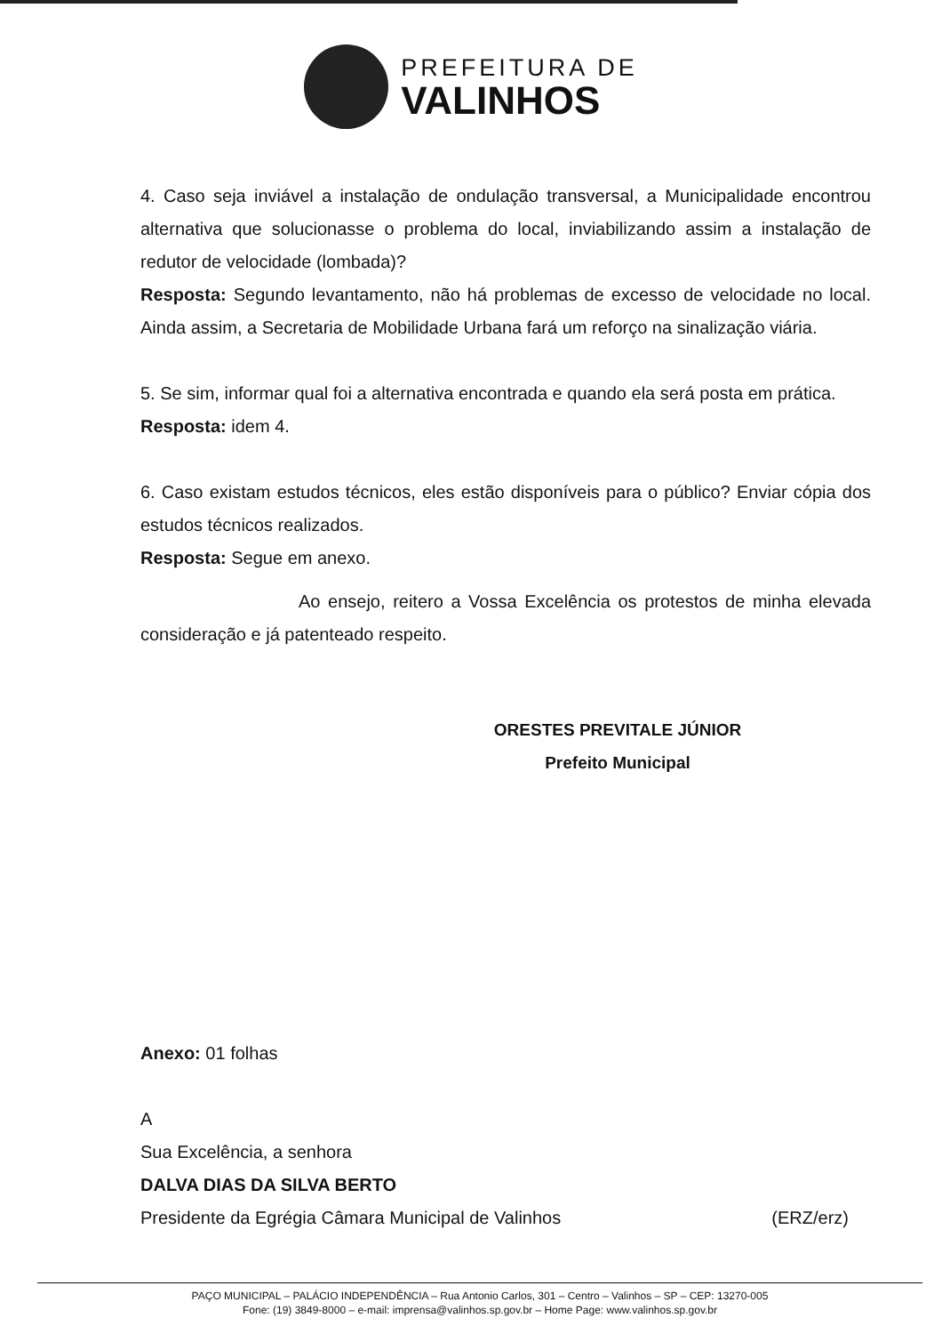PREFEITURA DE
VALINHOS
4. Caso seja inviável a instalação de ondulação transversal, a Municipalidade encontrou alternativa que solucionasse o problema do local, inviabilizando assim a instalação de redutor de velocidade (lombada)?
Resposta: Segundo levantamento, não há problemas de excesso de velocidade no local. Ainda assim, a Secretaria de Mobilidade Urbana fará um reforço na sinalização viária.
5. Se sim, informar qual foi a alternativa encontrada e quando ela será posta em prática.
Resposta: idem 4.
6. Caso existam estudos técnicos, eles estão disponíveis para o público? Enviar cópia dos estudos técnicos realizados.
Resposta: Segue em anexo.
Ao ensejo, reitero a Vossa Excelência os protestos de minha elevada consideração e já patenteado respeito.
ORESTES PREVITALE JÚNIOR
Prefeito Municipal
Anexo: 01 folhas
A
Sua Excelência, a senhora
DALVA DIAS DA SILVA BERTO
Presidente da Egrégia Câmara Municipal de Valinhos (ERZ/erz)
PAÇO MUNICIPAL – PALÁCIO INDEPENDÊNCIA – Rua Antonio Carlos, 301 – Centro – Valinhos – SP – CEP: 13270-005
Fone: (19) 3849-8000 – e-mail: imprensa@valinhos.sp.gov.br – Home Page: www.valinhos.sp.gov.br